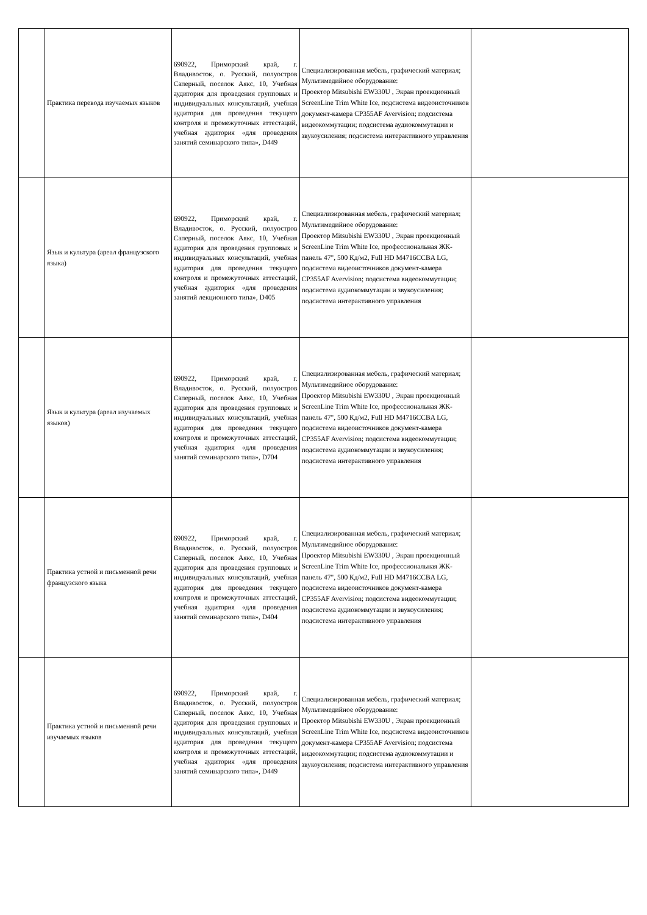| | Практика перевода изучаемых языков | 690922, Приморский край, г. Владивосток, о. Русский, полуостров Саперный, поселок Аякс, 10, Учебная аудитория для проведения групповых и индивидуальных консультаций, учебная аудитория для проведения текущего контроля и промежуточных аттестаций, учебная аудитория «для проведения занятий семинарского типа», D449 | Специализированная мебель, графический материал; Мультимедийное оборудование: Проектор Mitsubishi EW330U , Экран проекционный ScreenLine Trim White Ice, подсистема видеоисточников документ-камера CP355AF Avervision; подсистема видеокоммутации; подсистема аудиокоммутации и звукоусиления; подсистема интерактивного управления | |
| | Язык и культура (ареал французского языка) | 690922, Приморский край, г. Владивосток, о. Русский, полуостров Саперный, поселок Аякс, 10, Учебная аудитория для проведения групповых и индивидуальных консультаций, учебная аудитория для проведения текущего контроля и промежуточных аттестаций, учебная аудитория «для проведения занятий лекционного типа», D405 | Специализированная мебель, графический материал; Мультимедийное оборудование: Проектор Mitsubishi EW330U , Экран проекционный ScreenLine Trim White Ice, профессиональная ЖК-панель 47", 500 Кд/м2, Full HD M4716CCBA LG, подсистема видеоисточников документ-камера CP355AF Avervision; подсистема видеокоммутации; подсистема аудиокоммутации и звукоусиления; подсистема интерактивного управления | |
| | Язык и культура (ареал изучаемых языков) | 690922, Приморский край, г. Владивосток, о. Русский, полуостров Саперный, поселок Аякс, 10, Учебная аудитория для проведения групповых и индивидуальных консультаций, учебная аудитория для проведения текущего контроля и промежуточных аттестаций, учебная аудитория «для проведения занятий семинарского типа», D704 | Специализированная мебель, графический материал; Мультимедийное оборудование: Проектор Mitsubishi EW330U , Экран проекционный ScreenLine Trim White Ice, профессиональная ЖК-панель 47", 500 Кд/м2, Full HD M4716CCBA LG, подсистема видеоисточников документ-камера CP355AF Avervision; подсистема видеокоммутации; подсистема аудиокоммутации и звукоусиления; подсистема интерактивного управления | |
| | Практика устной и письменной речи французского языка | 690922, Приморский край, г. Владивосток, о. Русский, полуостров Саперный, поселок Аякс, 10, Учебная аудитория для проведения групповых и индивидуальных консультаций, учебная аудитория для проведения текущего контроля и промежуточных аттестаций, учебная аудитория «для проведения занятий семинарского типа», D404 | Специализированная мебель, графический материал; Мультимедийное оборудование: Проектор Mitsubishi EW330U , Экран проекционный ScreenLine Trim White Ice, профессиональная ЖК-панель 47", 500 Кд/м2, Full HD M4716CCBA LG, подсистема видеоисточников документ-камера CP355AF Avervision; подсистема видеокоммутации; подсистема аудиокоммутации и звукоусиления; подсистема интерактивного управления | |
| | Практика устной и письменной речи изучаемых языков | 690922, Приморский край, г. Владивосток, о. Русский, полуостров Саперный, поселок Аякс, 10, Учебная аудитория для проведения групповых и индивидуальных консультаций, учебная аудитория для проведения текущего контроля и промежуточных аттестаций, учебная аудитория «для проведения занятий семинарского типа», D449 | Специализированная мебель, графический материал; Мультимедийное оборудование: Проектор Mitsubishi EW330U , Экран проекционный ScreenLine Trim White Ice, подсистема видеоисточников документ-камера CP355AF Avervision; подсистема видеокоммутации; подсистема аудиокоммутации и звукоусиления; подсистема интерактивного управления | |